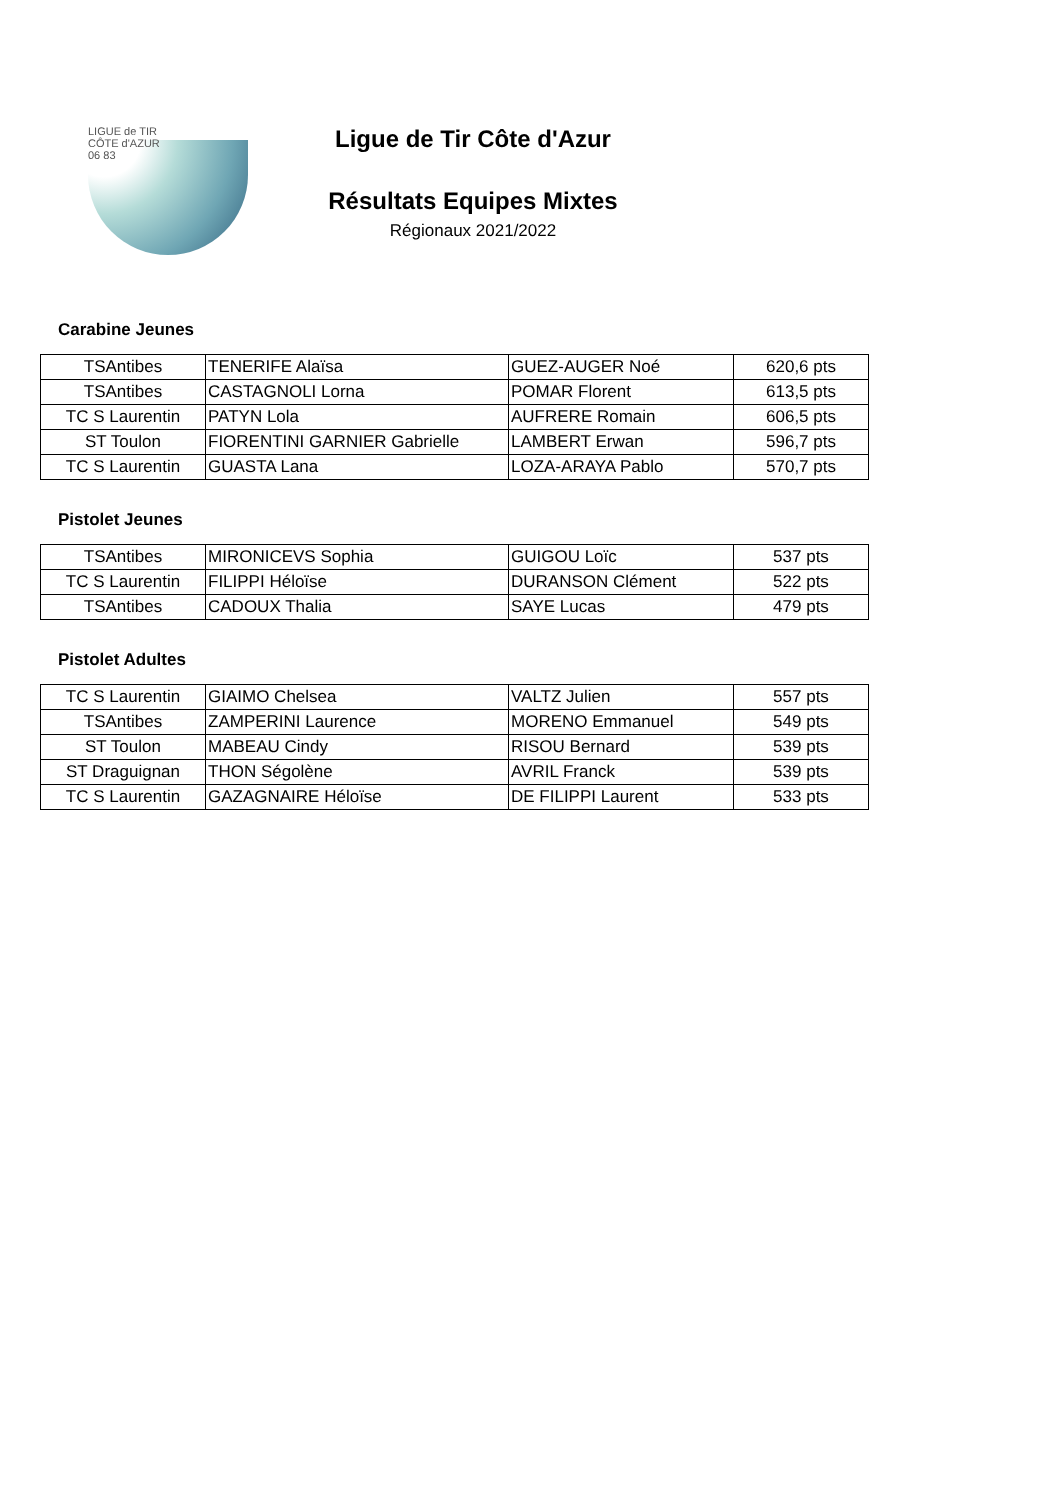LIGUE de TIR
CÔTE d'AZUR
06 83
Ligue de Tir Côte d'Azur
Résultats Equipes Mixtes
Régionaux 2021/2022
Carabine Jeunes
| TSAntibes | TENERIFE Alaïsa | GUEZ-AUGER Noé | 620,6 pts |
| TSAntibes | CASTAGNOLI Lorna | POMAR Florent | 613,5 pts |
| TC S Laurentin | PATYN Lola | AUFRERE Romain | 606,5 pts |
| ST Toulon | FIORENTINI GARNIER Gabrielle | LAMBERT Erwan | 596,7 pts |
| TC S Laurentin | GUASTA Lana | LOZA-ARAYA Pablo | 570,7 pts |
Pistolet Jeunes
| TSAntibes | MIRONICEVS Sophia | GUIGOU Loïc | 537 pts |
| TC S Laurentin | FILIPPI Héloïse | DURANSON Clément | 522 pts |
| TSAntibes | CADOUX Thalia | SAYE Lucas | 479 pts |
Pistolet Adultes
| TC S Laurentin | GIAIMO Chelsea | VALTZ Julien | 557 pts |
| TSAntibes | ZAMPERINI Laurence | MORENO Emmanuel | 549 pts |
| ST Toulon | MABEAU Cindy | RISOU Bernard | 539 pts |
| ST Draguignan | THON Ségolène | AVRIL Franck | 539 pts |
| TC S Laurentin | GAZAGNAIRE Héloïse | DE FILIPPI Laurent | 533 pts |